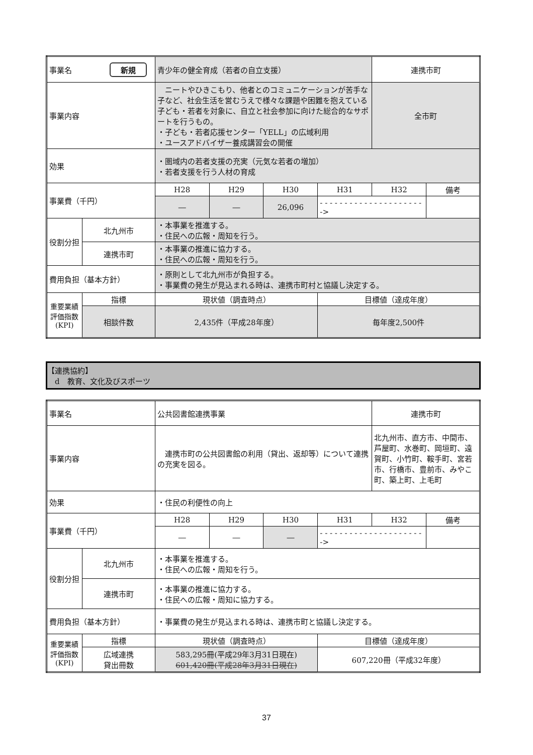| 事業名 新規 | | 青少年の健全育成（若者の自立支援） | | | | 連携市町 | |
| 事業内容 | | ニートやひきこもり、他者とのコミュニケーションが苦手な子など、社会生活を営むうえで様々な課題や困難を抱えている子ども・若者を対象に、自立と社会参加に向けた総合的なサポートを行うもの。 ・子ども・若者応援センター「YELL」の広域利用 ・ユースアドバイザー養成講習会の開催 | | | | 全市町 | |
| 効果 | | ・圏域内の若者支援の充実（元気な若者の増加） ・若者支援を行う人材の育成 | | | | | |
| 事業費（千円） | | H28 | H29 | H30 | H31 | H32 | 備考 |
| | | ― | ― | 26,096 | - - - - - - - - - - - - - - - - - - - - - -> | | |
| 役割分担 | 北九州市 | ・本事業を推進する。 ・住民への広報・周知を行う。 | | | | | |
| | 連携市町 | ・本事業の推進に協力する。 ・住民への広報・周知を行う。 | | | | | |
| 費用負担（基本方針） | | ・原則として北九州市が負担する。 ・事業費の発生が見込まれる時は、連携市町村と協議し決定する。 | | | | | |
| 重要業績評価指数(KPI) | 指標 | 現状値（調査時点） | | | 目標値（達成年度） | | |
| | 相談件数 | 2,435件（平成28年度） | | | 毎年度2,500件 | | |
【連携協約】
　d　教育、文化及びスポーツ
| 事業名 | | 公共図書館連携事業 | | | | 連携市町 | |
| 事業内容 | | 連携市町の公共図書館の利用（貸出、返却等）について連携の充実を図る。 | | | | 北九州市、直方市、中間市、芦屋町、水巻町、岡垣町、遠賀町、小竹町、鞍手町、宮若市、行橋市、豊前市、みやこ町、築上町、上毛町 | |
| 効果 | | ・住民の利便性の向上 | | | | | |
| 事業費（千円） | | H28 | H29 | H30 | H31 | H32 | 備考 |
| | | ― | ― | ― | - - - - - - - - - - - - - - - - - - - - - -> | | |
| 役割分担 | 北九州市 | ・本事業を推進する。 ・住民への広報・周知を行う。 | | | | | |
| | 連携市町 | ・本事業の推進に協力する。 ・住民への広報・周知に協力する。 | | | | | |
| 費用負担（基本方針） | | ・事業費の発生が見込まれる時は、連携市町と協議し決定する。 | | | | | |
| 重要業績評価指数(KPI) | 指標 | 現状値（調査時点） | | | 目標値（達成年度） | | |
| | 広域連携 貸出冊数 | 583,295冊(平成29年3月31日現在) 601,420冊(平成28年3月31日現在) | | | 607,220冊（平成32年度） | | |
37